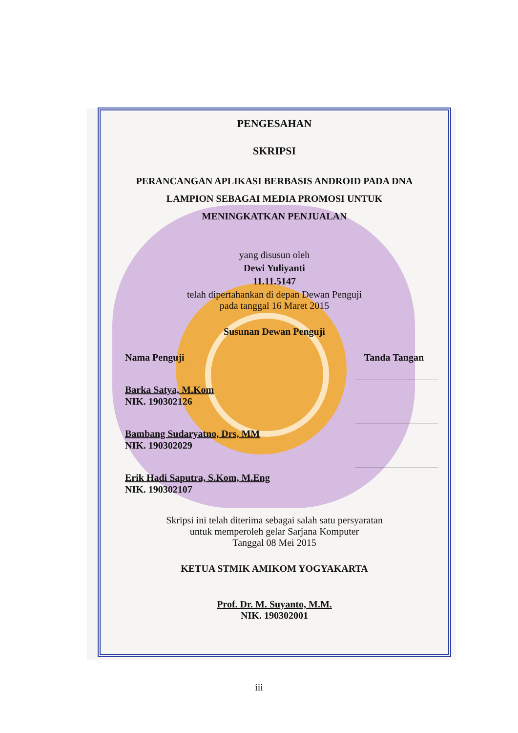PENGESAHAN
SKRIPSI
PERANCANGAN APLIKASI BERBASIS ANDROID PADA DNA
LAMPION SEBAGAI MEDIA PROMOSI UNTUK
MENINGKATKAN PENJUALAN
yang disusun oleh
Dewi Yuliyanti
11.11.5147
telah dipertahankan di depan Dewan Penguji
pada tanggal 16 Maret 2015
Susunan Dewan Penguji
Nama Penguji Tanda Tangan
Barka Satya, M.Kom
NIK. 190302126
Bambang Sudaryatno, Drs, MM
NIK. 190302029
Erik Hadi Saputra, S.Kom, M.Eng
NIK. 190302107
Skripsi ini telah diterima sebagai salah satu persyaratan
untuk memperoleh gelar Sarjana Komputer
Tanggal 08 Mei 2015
KETUA STMIK AMIKOM YOGYAKARTA
Prof. Dr. M. Suyanto, M.M.
NIK. 190302001
iii